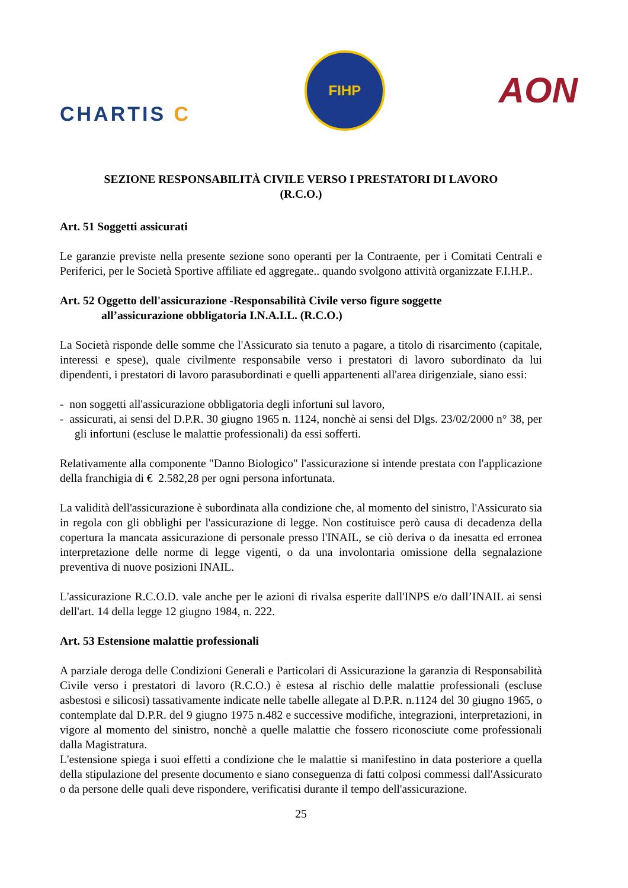CHARTIS C
FIHP
AON
SEZIONE RESPONSABILITÀ CIVILE VERSO I PRESTATORI DI LAVORO
(R.C.O.)
Art. 51 Soggetti assicurati
Le garanzie previste nella presente sezione sono operanti per la Contraente, per i Comitati Centrali e Periferici, per le Società Sportive affiliate ed aggregate.. quando svolgono attività organizzate F.I.H.P..
Art. 52 Oggetto dell'assicurazione -Responsabilità Civile verso figure soggette
all’assicurazione obbligatoria I.N.A.I.L. (R.C.O.)
La Società risponde delle somme che l'Assicurato sia tenuto a pagare, a titolo di risarcimento (capitale, interessi e spese), quale civilmente responsabile verso i prestatori di lavoro subordinato da lui dipendenti, i prestatori di lavoro parasubordinati e quelli appartenenti all'area dirigenziale, siano essi:
- non soggetti all'assicurazione obbligatoria degli infortuni sul lavoro,
- assicurati, ai sensi del D.P.R. 30 giugno 1965 n. 1124, nonchè ai sensi del Dlgs. 23/02/2000 n° 38, per gli infortuni (escluse le malattie professionali) da essi sofferti.
Relativamente alla componente "Danno Biologico" l'assicurazione si intende prestata con l'applicazione della franchigia di € 2.582,28 per ogni persona infortunata.
La validità dell'assicurazione è subordinata alla condizione che, al momento del sinistro, l'Assicurato sia in regola con gli obblighi per l'assicurazione di legge. Non costituisce però causa di decadenza della copertura la mancata assicurazione di personale presso l'INAIL, se ciò deriva o da inesatta ed erronea interpretazione delle norme di legge vigenti, o da una involontaria omissione della segnalazione preventiva di nuove posizioni INAIL.
L'assicurazione R.C.O.D. vale anche per le azioni di rivalsa esperite dall'INPS e/o dall’INAIL ai sensi dell'art. 14 della legge 12 giugno 1984, n. 222.
Art. 53 Estensione malattie professionali
A parziale deroga delle Condizioni Generali e Particolari di Assicurazione la garanzia di Responsabilità Civile verso i prestatori di lavoro (R.C.O.) è estesa al rischio delle malattie professionali (escluse asbestosi e silicosi) tassativamente indicate nelle tabelle allegate al D.P.R. n.1124 del 30 giugno 1965, o contemplate dal D.P.R. del 9 giugno 1975 n.482 e successive modifiche, integrazioni, interpretazioni, in vigore al momento del sinistro, nonchè a quelle malattie che fossero riconosciute come professionali dalla Magistratura.
L'estensione spiega i suoi effetti a condizione che le malattie si manifestino in data posteriore a quella della stipulazione del presente documento e siano conseguenza di fatti colposi commessi dall'Assicurato o da persone delle quali deve rispondere, verificatisi durante il tempo dell'assicurazione.
25